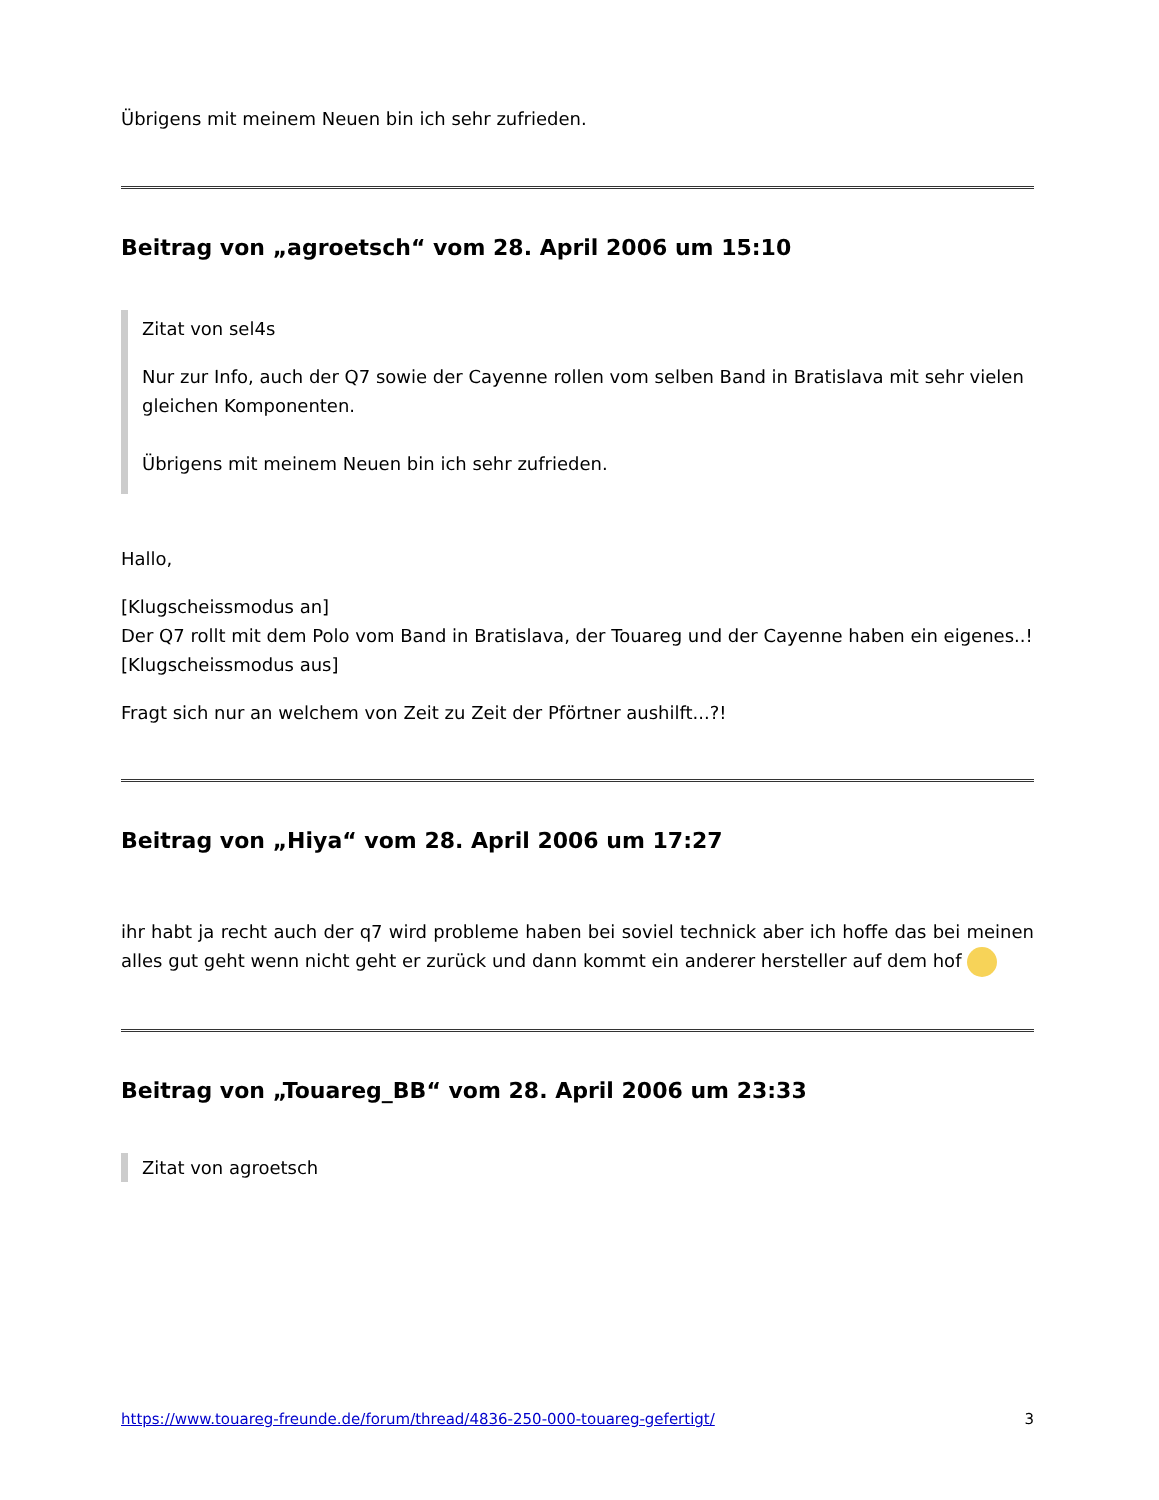Übrigens mit meinem Neuen bin ich sehr zufrieden.
Beitrag von „agroetsch“ vom 28. April 2006 um 15:10
Zitat von sel4s
Nur zur Info, auch der Q7 sowie der Cayenne rollen vom selben Band in Bratislava mit sehr vielen gleichen Komponenten.
Übrigens mit meinem Neuen bin ich sehr zufrieden.
Hallo,
[Klugscheissmodus an]
Der Q7 rollt mit dem Polo vom Band in Bratislava, der Touareg und der Cayenne haben ein eigenes..!
[Klugscheissmodus aus]
Fragt sich nur an welchem von Zeit zu Zeit der Pförtner aushilft...?!
Beitrag von „Hiya“ vom 28. April 2006 um 17:27
ihr habt ja recht auch der q7 wird probleme haben bei soviel technick aber ich hoffe das bei meinen alles gut geht wenn nicht geht er zurück und dann kommt ein anderer hersteller auf dem hof
Beitrag von „Touareg_BB“ vom 28. April 2006 um 23:33
Zitat von agroetsch
https://www.touareg-freunde.de/forum/thread/4836-250-000-touareg-gefertigt/ 3